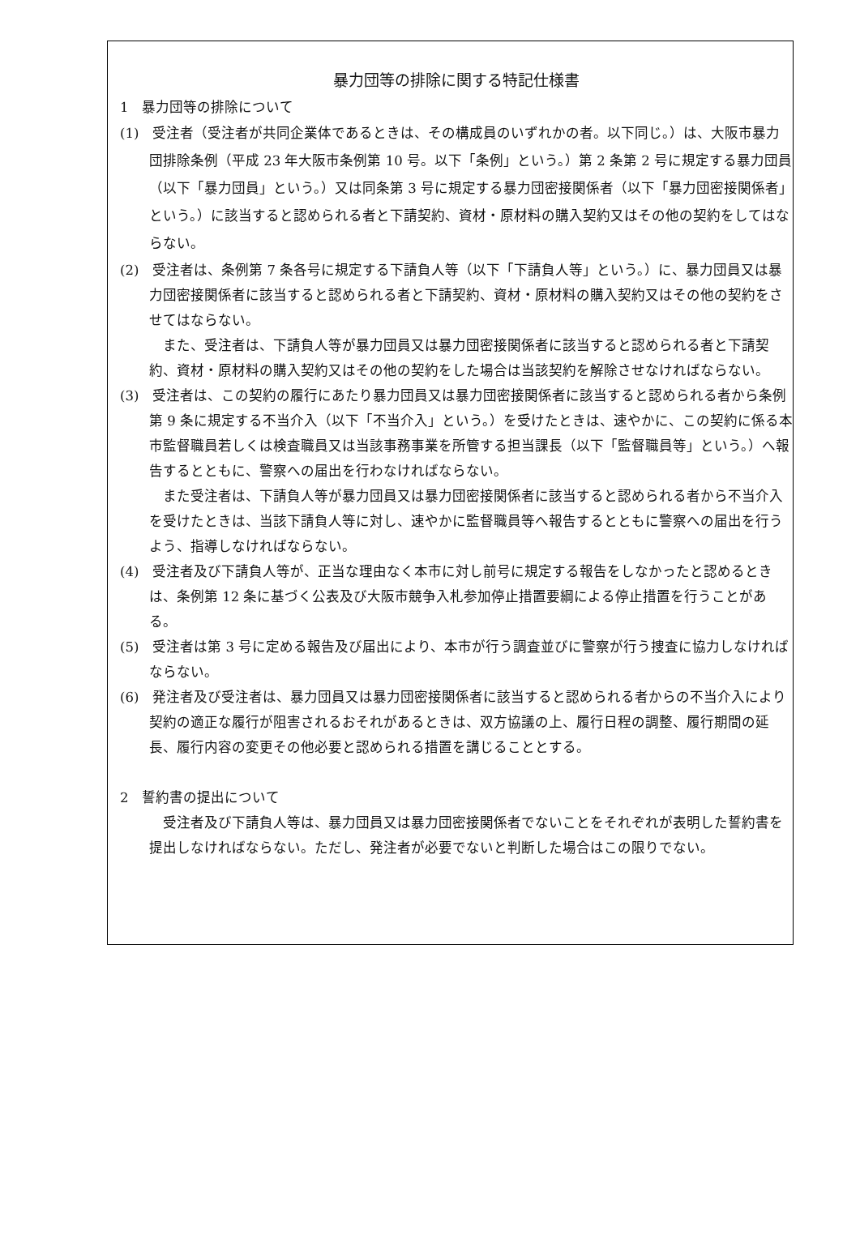暴力団等の排除に関する特記仕様書
1　暴力団等の排除について
(1)　受注者（受注者が共同企業体であるときは、その構成員のいずれかの者。以下同じ。）は、大阪市暴力団排除条例（平成 23 年大阪市条例第 10 号。以下「条例」という。）第 2 条第 2 号に規定する暴力団員（以下「暴力団員」という。）又は同条第 3 号に規定する暴力団密接関係者（以下「暴力団密接関係者」という。）に該当すると認められる者と下請契約、資材・原材料の購入契約又はその他の契約をしてはならない。
(2)　受注者は、条例第 7 条各号に規定する下請負人等（以下「下請負人等」という。）に、暴力団員又は暴力団密接関係者に該当すると認められる者と下請契約、資材・原材料の購入契約又はその他の契約をさせてはならない。
また、受注者は、下請負人等が暴力団員又は暴力団密接関係者に該当すると認められる者と下請契約、資材・原材料の購入契約又はその他の契約をした場合は当該契約を解除させなければならない。
(3)　受注者は、この契約の履行にあたり暴力団員又は暴力団密接関係者に該当すると認められる者から条例第 9 条に規定する不当介入（以下「不当介入」という。）を受けたときは、速やかに、この契約に係る本市監督職員若しくは検査職員又は当該事務事業を所管する担当課長（以下「監督職員等」という。）へ報告するとともに、警察への届出を行わなければならない。
また受注者は、下請負人等が暴力団員又は暴力団密接関係者に該当すると認められる者から不当介入を受けたときは、当該下請負人等に対し、速やかに監督職員等へ報告するとともに警察への届出を行うよう、指導しなければならない。
(4)　受注者及び下請負人等が、正当な理由なく本市に対し前号に規定する報告をしなかったと認めるときは、条例第 12 条に基づく公表及び大阪市競争入札参加停止措置要綱による停止措置を行うことがある。
(5)　受注者は第 3 号に定める報告及び届出により、本市が行う調査並びに警察が行う捜査に協力しなければならない。
(6)　発注者及び受注者は、暴力団員又は暴力団密接関係者に該当すると認められる者からの不当介入により契約の適正な履行が阻害されるおそれがあるときは、双方協議の上、履行日程の調整、履行期間の延長、履行内容の変更その他必要と認められる措置を講じることとする。
2　誓約書の提出について
受注者及び下請負人等は、暴力団員又は暴力団密接関係者でないことをそれぞれが表明した誓約書を提出しなければならない。ただし、発注者が必要でないと判断した場合はこの限りでない。